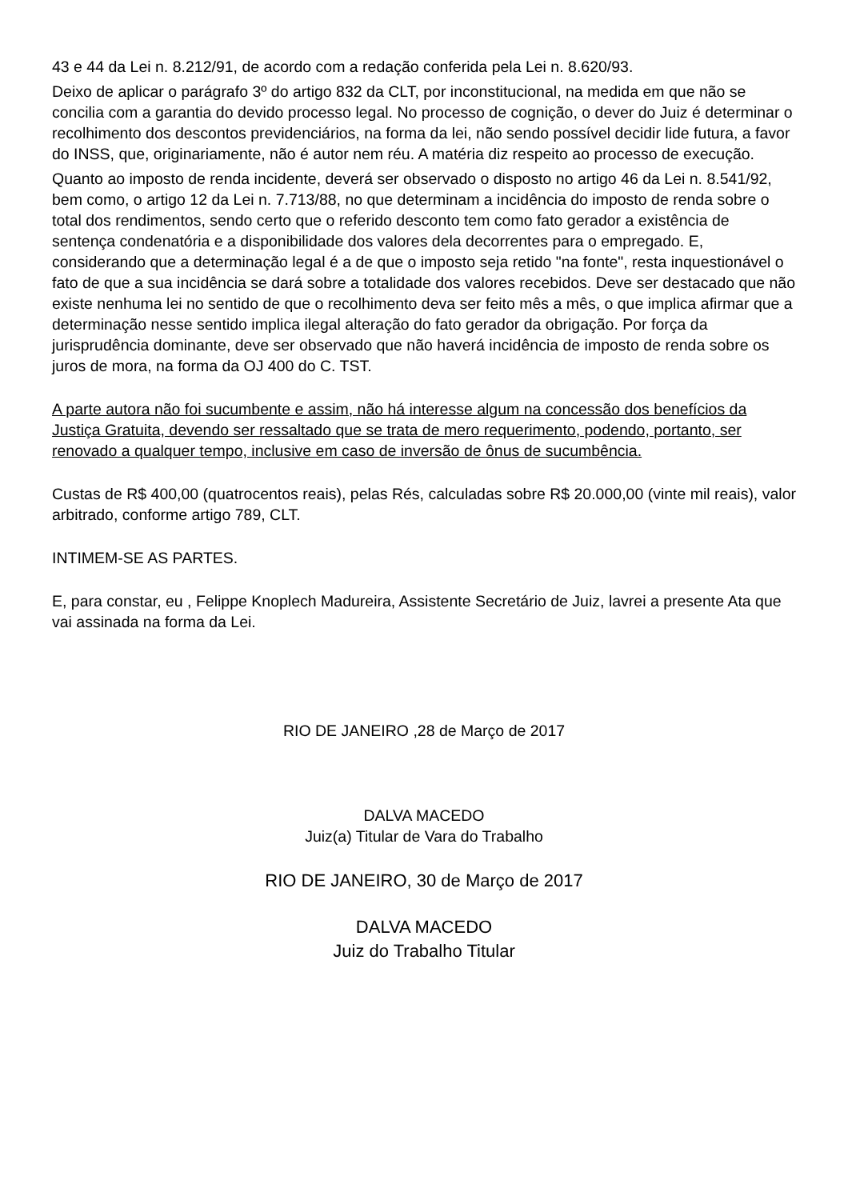43 e 44 da Lei n. 8.212/91, de acordo com a redação conferida pela Lei n. 8.620/93.
Deixo de aplicar o parágrafo 3º do artigo 832 da CLT, por inconstitucional, na medida em que não se concilia com a garantia do devido processo legal. No processo de cognição, o dever do Juiz é determinar o recolhimento dos descontos previdenciários, na forma da lei, não sendo possível decidir lide futura, a favor do INSS, que, originariamente, não é autor nem réu. A matéria diz respeito ao processo de execução.
Quanto ao imposto de renda incidente, deverá ser observado o disposto no artigo 46 da Lei n. 8.541/92, bem como, o artigo 12 da Lei n. 7.713/88, no que determinam a incidência do imposto de renda sobre o total dos rendimentos, sendo certo que o referido desconto tem como fato gerador a existência de sentença condenatória e a disponibilidade dos valores dela decorrentes para o empregado. E, considerando que a determinação legal é a de que o imposto seja retido "na fonte", resta inquestionável o fato de que a sua incidência se dará sobre a totalidade dos valores recebidos. Deve ser destacado que não existe nenhuma lei no sentido de que o recolhimento deva ser feito mês a mês, o que implica afirmar que a determinação nesse sentido implica ilegal alteração do fato gerador da obrigação. Por força da jurisprudência dominante, deve ser observado que não haverá incidência de imposto de renda sobre os juros de mora, na forma da OJ 400 do C. TST.
A parte autora não foi sucumbente e assim, não há interesse algum na concessão dos benefícios da Justiça Gratuita, devendo ser ressaltado que se trata de mero requerimento, podendo, portanto, ser renovado a qualquer tempo, inclusive em caso de inversão de ônus de sucumbência.
Custas de R$ 400,00 (quatrocentos reais), pelas Rés, calculadas sobre R$ 20.000,00 (vinte mil reais), valor arbitrado, conforme artigo 789, CLT.
INTIMEM-SE AS PARTES.
E, para constar, eu , Felippe Knoplech Madureira, Assistente Secretário de Juiz, lavrei a presente Ata que vai assinada na forma da Lei.
RIO DE JANEIRO ,28 de Março de 2017
DALVA MACEDO
Juiz(a) Titular de Vara do Trabalho
RIO DE JANEIRO, 30 de Março de 2017
DALVA MACEDO
Juiz do Trabalho Titular